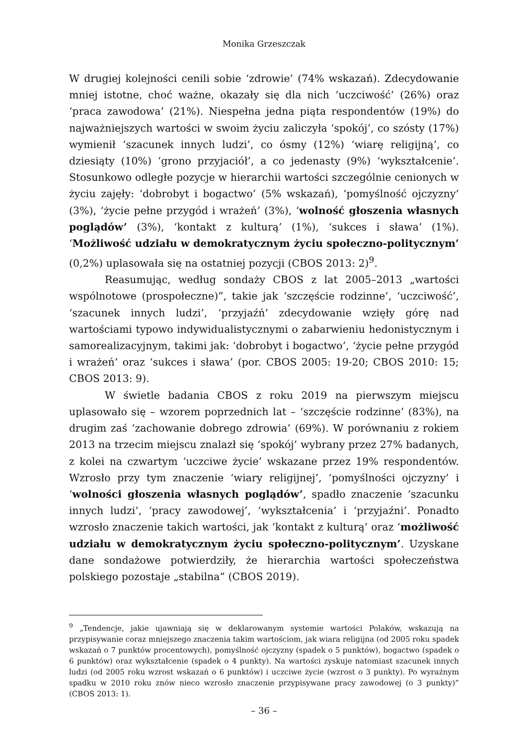Monika Grzeszczak
W drugiej kolejności cenili sobie ‘zdrowie’ (74% wskazań). Zdecydowanie mniej istotne, choć ważne, okazały się dla nich ‘uczciwość’ (26%) oraz ‘praca zawodowa’ (21%). Niespełna jedna piąta respondentów (19%) do najważniejszych wartości w swoim życiu zaliczyła ‘spokój’, co szósty (17%) wymienił ‘szacunek innych ludzi’, co ósmy (12%) ‘wiarę religijną’, co dziesiąty (10%) ‘grono przyjaciół’, a co jedenasty (9%) ‘wykształcenie’. Stosunkowo odległe pozycje w hierarchii wartości szczególnie cenionych w życiu zajęły: ‘dobrobyt i bogactwo’ (5% wskazań), ‘pomyślność ojczyzny’ (3%), ‘życie pełne przygód i wrażeń’ (3%), ‘wolność głoszenia własnych poglądów’ (3%), ‘kontakt z kulturą’ (1%), ‘sukces i sława’ (1%). ‘Możliwość udziału w demokratycznym życiu społeczno-politycznym’ (0,2%) uplasowała się na ostatniej pozycji (CBOS 2013: 2)<sup>9</sup>.
Reasumując, według sondaży CBOS z lat 2005–2013 „wartości wspólnotowe (prospołeczne)”, takie jak ‘szczęście rodzinne’, ‘uczciwość’, ‘szacunek innych ludzi’, ‘przyjaźń’ zdecydowanie wzięły górę nad wartościami typowo indywidualistycznymi o zabarwieniu hedonistycznym i samorealizacyjnym, takimi jak: ‘dobrobyt i bogactwo’, ‘życie pełne przygód i wrażeń’ oraz ‘sukces i sława’ (por. CBOS 2005: 19-20; CBOS 2010: 15; CBOS 2013: 9).
W świetle badania CBOS z roku 2019 na pierwszym miejscu uplasowało się – wzorem poprzednich lat – ‘szczęście rodzinne’ (83%), na drugim zaś ‘zachowanie dobrego zdrowia’ (69%). W porównaniu z rokiem 2013 na trzecim miejscu znalazł się ‘spokój’ wybrany przez 27% badanych, z kolei na czwartym ‘uczciwe życie’ wskazane przez 19% respondentów. Wzrosło przy tym znaczenie ‘wiary religijnej’, ‘pomyślności ojczyzny’ i ‘wolności głoszenia własnych poglądów’, spadło znaczenie ‘szacunku innych ludzi’, ‘pracy zawodowej’, ‘wykształcenia’ i ‘przyjaźni’. Ponadto wzrosło znaczenie takich wartości, jak ‘kontakt z kulturą’ oraz ‘możliwość udziału w demokratycznym życiu społeczno-politycznym’. Uzyskane dane sondażowe potwierdziły, że hierarchia wartości społeczeństwa polskiego pozostaje „stabilna” (CBOS 2019).
<sup>9</sup> „Tendencje, jakie ujawniają się w deklarowanym systemie wartości Polaków, wskazują na przypisywanie coraz mniejszego znaczenia takim wartościom, jak wiara religijna (od 2005 roku spadek wskazań o 7 punktów procentowych), pomyślność ojczyzny (spadek o 5 punktów), bogactwo (spadek o 6 punktów) oraz wykształcenie (spadek o 4 punkty). Na wartości zyskuje natomiast szacunek innych ludzi (od 2005 roku wzrost wskazań o 6 punktów) i uczciwe życie (wzrost o 3 punkty). Po wyraźnym spadku w 2010 roku znów nieco wzrosło znaczenie przypisywane pracy zawodowej (o 3 punkty)” (CBOS 2013: 1).
– 36 –